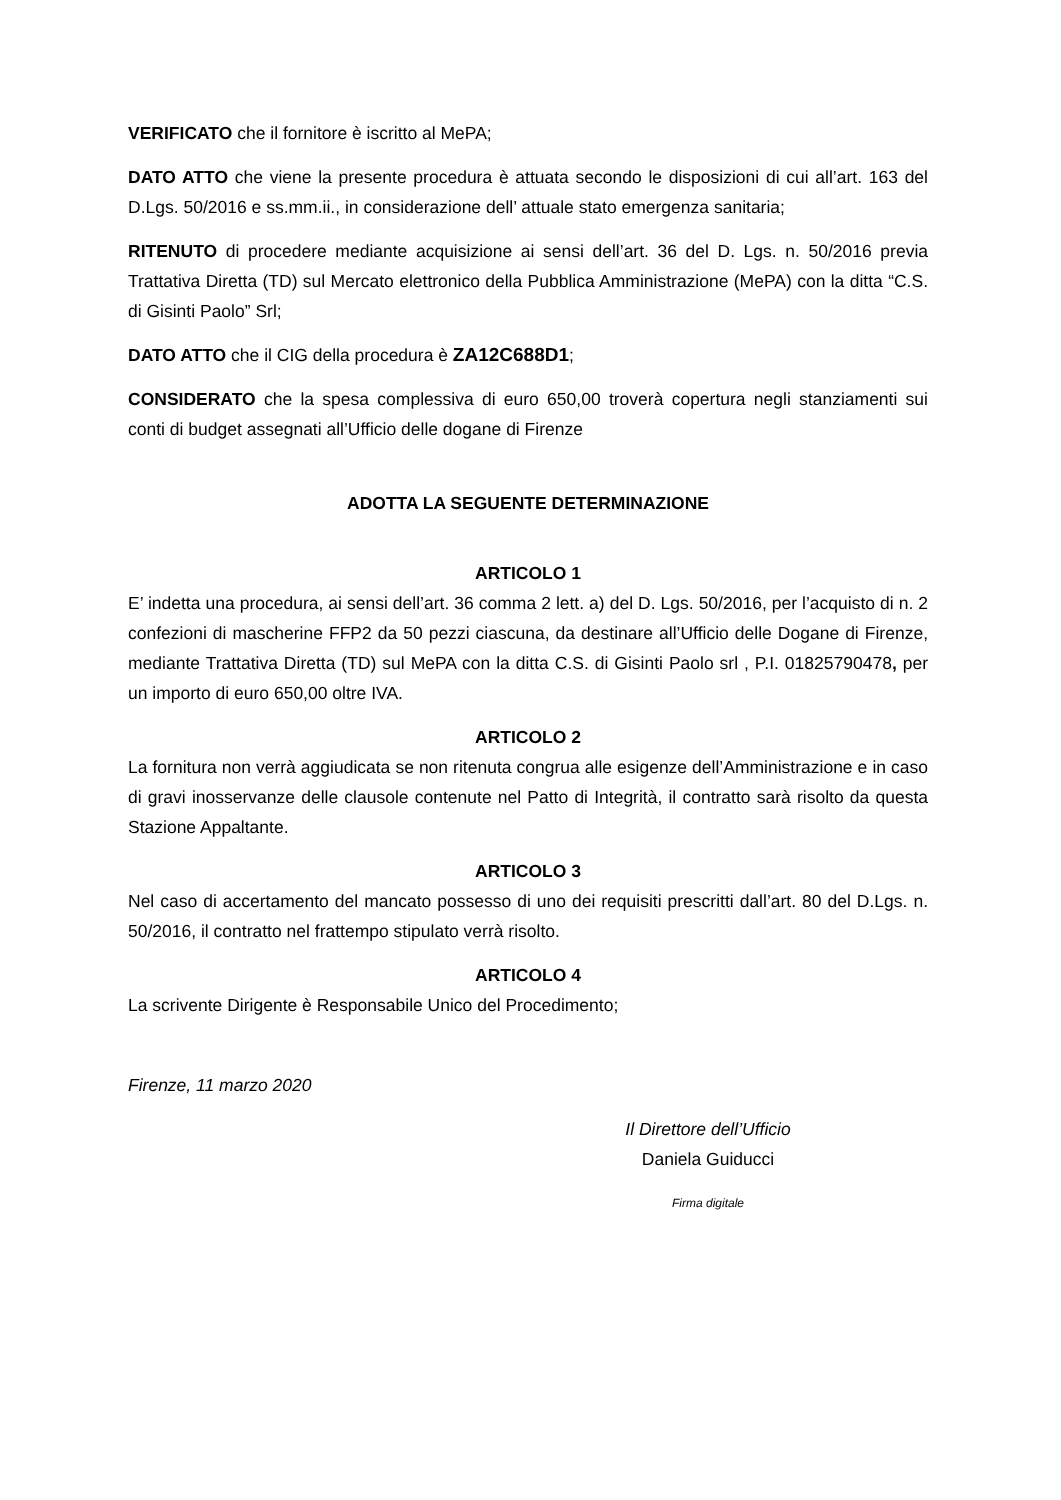VERIFICATO che il fornitore è iscritto al MePA;
DATO ATTO che viene la presente procedura è attuata secondo le disposizioni di cui all’art. 163 del D.Lgs. 50/2016 e ss.mm.ii., in considerazione dell’ attuale stato emergenza sanitaria;
RITENUTO di procedere mediante acquisizione ai sensi dell’art. 36 del D. Lgs. n. 50/2016 previa Trattativa Diretta (TD) sul Mercato elettronico della Pubblica Amministrazione (MePA) con la ditta “C.S. di Gisinti Paolo” Srl;
DATO ATTO che il CIG della procedura è ZA12C688D1;
CONSIDERATO che la spesa complessiva di euro 650,00 troverà copertura negli stanziamenti sui conti di budget assegnati all’Ufficio delle dogane di Firenze
ADOTTA LA SEGUENTE DETERMINAZIONE
ARTICOLO 1
E’ indetta una procedura, ai sensi dell’art. 36 comma 2 lett. a) del D. Lgs. 50/2016, per l’acquisto di n. 2 confezioni di mascherine FFP2 da 50 pezzi ciascuna, da destinare all’Ufficio delle Dogane di Firenze, mediante Trattativa Diretta (TD) sul MePA con la ditta C.S. di Gisinti Paolo srl , P.I. 01825790478, per un importo di euro 650,00 oltre IVA.
ARTICOLO 2
La fornitura non verrà aggiudicata se non ritenuta congrua alle esigenze dell’Amministrazione e in caso di gravi inosservanze delle clausole contenute nel Patto di Integrità, il contratto sarà risolto da questa Stazione Appaltante.
ARTICOLO 3
Nel caso di accertamento del mancato possesso di uno dei requisiti prescritti dall’art. 80 del D.Lgs. n. 50/2016, il contratto nel frattempo stipulato verrà risolto.
ARTICOLO 4
La scrivente Dirigente è Responsabile Unico del Procedimento;
Firenze, 11 marzo 2020
Il Direttore dell’Ufficio
Daniela Guiducci
Firma digitale